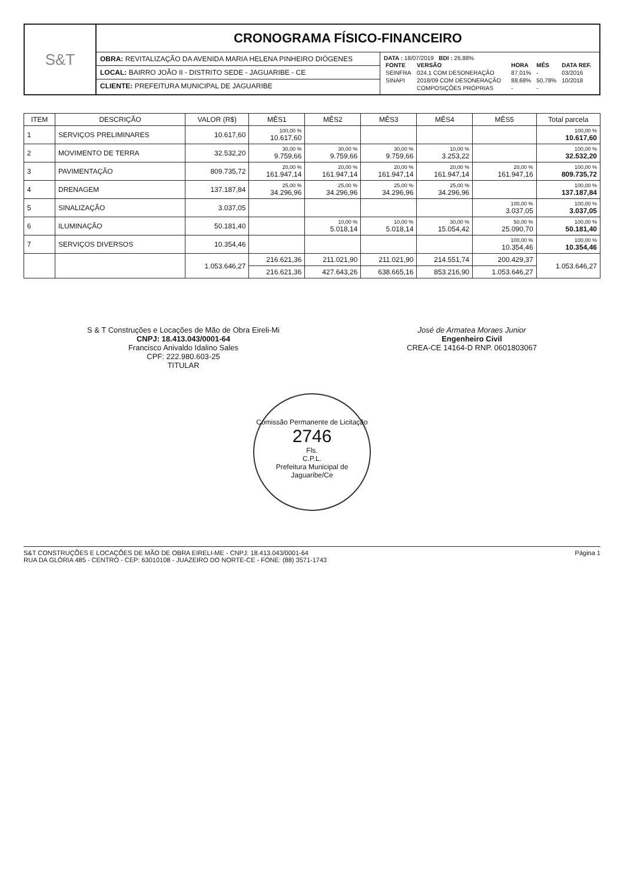S&T
CRONOGRAMA FÍSICO-FINANCEIRO
OBRA: REVITALIZAÇÃO DA AVENIDA MARIA HELENA PINHEIRO DIÓGENES
LOCAL: BAIRRO JOÃO II - DISTRITO SEDE - JAGUARIBE - CE
CLIENTE: PREFEITURA MUNICIPAL DE JAGUARIBE
DATA : 18/07/2019 BDI : 26,88%
| FONTE | VERSÃO | HORA | MÊS | DATA REF. |
| --- | --- | --- | --- | --- |
| SEINFRA | 024.1 COM DESONERAÇÃO | 87,01% | - | 03/2016 |
| SINAPI | 2018/09 COM DESONERAÇÃO | 88,68% | 50,78% | 10/2018 |
| | COMPOSIÇÕES PRÓPRIAS | - | - | |
| ITEM | DESCRIÇÃO | VALOR (R$) | MÊS1 | MÊS2 | MÊS3 | MÊS4 | MÊS5 | Total parcela |
| --- | --- | --- | --- | --- | --- | --- | --- | --- |
| 1 | SERVIÇOS PRELIMINARES | 10.617,60 | 100,00 % 10.617,60 | | | | | 100,00 % 10.617,60 |
| 2 | MOVIMENTO DE TERRA | 32.532,20 | 30,00 % 9.759,66 | 30,00 % 9.759,66 | 30,00 % 9.759,66 | 10,00 % 3.253,22 | | 100,00 % 32.532,20 |
| 3 | PAVIMENTAÇÃO | 809.735,72 | 20,00 % 161.947,14 | 20,00 % 161.947,14 | 20,00 % 161.947,14 | 20,00 % 161.947,14 | 20,00 % 161.947,16 | 100,00 % 809.735,72 |
| 4 | DRENAGEM | 137.187,84 | 25,00 % 34.296,96 | 25,00 % 34.296,96 | 25,00 % 34.296,96 | 25,00 % 34.296,96 | | 100,00 % 137.187,84 |
| 5 | SINALIZAÇÃO | 3.037,05 | | | | | 100,00 % 3.037,05 | 100,00 % 3.037,05 |
| 6 | ILUMINAÇÃO | 50.181,40 | | 10,00 % 5.018,14 | 10,00 % 5.018,14 | 30,00 % 15.054,42 | 50,00 % 25.090,70 | 100,00 % 50.181,40 |
| 7 | SERVIÇOS DIVERSOS | 10.354,46 | | | | | 100,00 % 10.354,46 | 100,00 % 10.354,46 |
| | | 1.053.646,27 | 216.621,36 | 211.021,90 | 211.021,90 | 214.551,74 | 200.429,37 | 1.053.646,27 |
| | | | 216.621,36 | 427.643,26 | 638.665,16 | 853.216,90 | 1.053.646,27 | |
S & T Construções e Locações de Mão de Obra Eireli-Mi
CNPJ: 18.413.043/0001-64
Francisco Anivaldo Idalino Sales
CPF: 222.980.603-25
TITULAR
José de Armatea Moraes Junior
Engenheiro Civil
CREA-CE 14164-D RNP. 0601803067
Comissão Permanente de Licitação
2746
Fls.
C.P.L.
Prefeitura Municipal de Jaguaribe/Ce
S&T CONSTRUÇÕES E LOCAÇÕES DE MÃO DE OBRA EIRELI-ME - CNPJ: 18.413.043/0001-64 Página 1
RUA DA GLÓRIA 485 - CENTRO - CEP: 63010108 - JUAZEIRO DO NORTE-CE - FONE: (88) 3571-1743